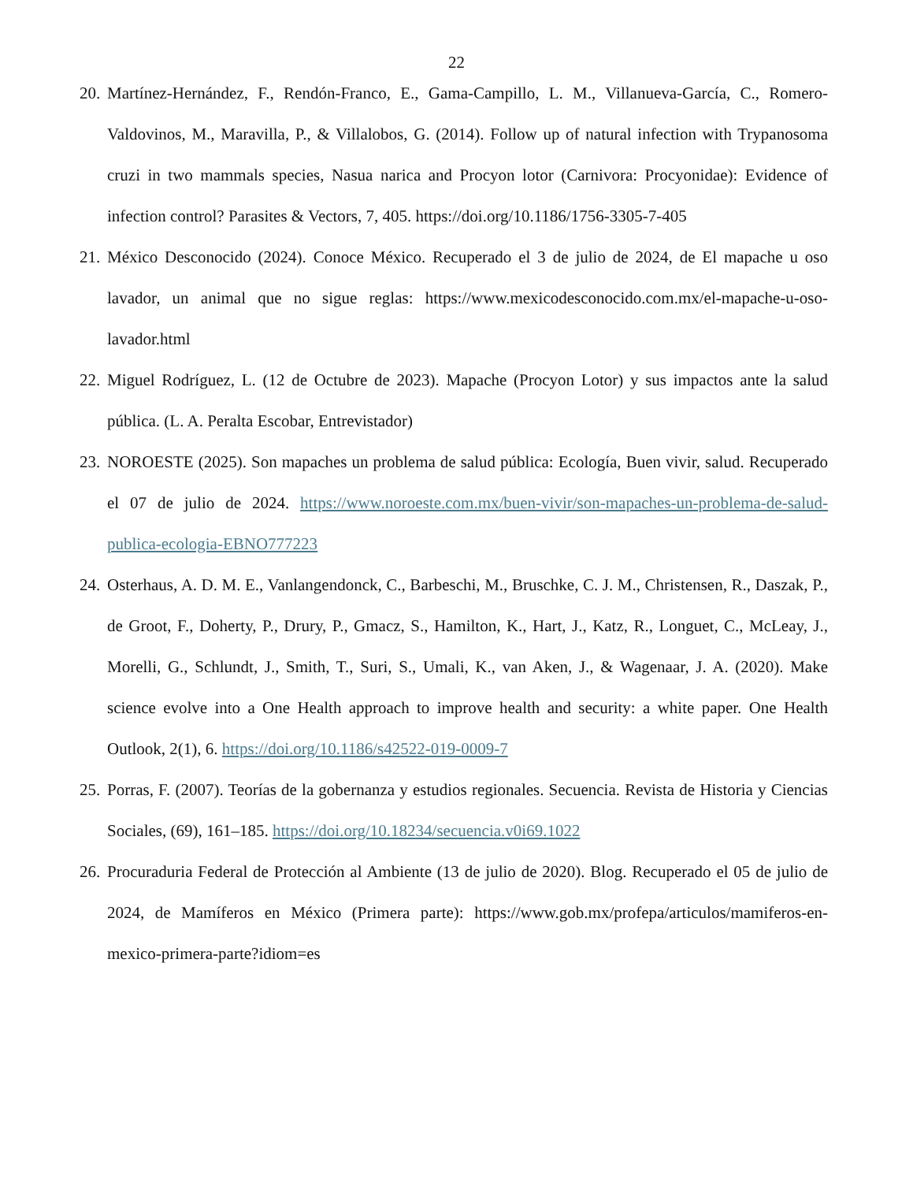22
20. Martínez-Hernández, F., Rendón-Franco, E., Gama-Campillo, L. M., Villanueva-García, C., Romero-Valdovinos, M., Maravilla, P., & Villalobos, G. (2014). Follow up of natural infection with Trypanosoma cruzi in two mammals species, Nasua narica and Procyon lotor (Carnivora: Procyonidae): Evidence of infection control? Parasites & Vectors, 7, 405. https://doi.org/10.1186/1756-3305-7-405
21. México Desconocido (2024). Conoce México. Recuperado el 3 de julio de 2024, de El mapache u oso lavador, un animal que no sigue reglas: https://www.mexicodesconocido.com.mx/el-mapache-u-oso-lavador.html
22. Miguel Rodríguez, L. (12 de Octubre de 2023). Mapache (Procyon Lotor) y sus impactos ante la salud pública. (L. A. Peralta Escobar, Entrevistador)
23. NOROESTE (2025). Son mapaches un problema de salud pública: Ecología, Buen vivir, salud. Recuperado el 07 de julio de 2024. https://www.noroeste.com.mx/buen-vivir/son-mapaches-un-problema-de-salud-publica-ecologia-EBNO777223
24. Osterhaus, A. D. M. E., Vanlangendonck, C., Barbeschi, M., Bruschke, C. J. M., Christensen, R., Daszak, P., de Groot, F., Doherty, P., Drury, P., Gmacz, S., Hamilton, K., Hart, J., Katz, R., Longuet, C., McLeay, J., Morelli, G., Schlundt, J., Smith, T., Suri, S., Umali, K., van Aken, J., & Wagenaar, J. A. (2020). Make science evolve into a One Health approach to improve health and security: a white paper. One Health Outlook, 2(1), 6. https://doi.org/10.1186/s42522-019-0009-7
25. Porras, F. (2007). Teorías de la gobernanza y estudios regionales. Secuencia. Revista de Historia y Ciencias Sociales, (69), 161–185. https://doi.org/10.18234/secuencia.v0i69.1022
26. Procuraduria Federal de Protección al Ambiente (13 de julio de 2020). Blog. Recuperado el 05 de julio de 2024, de Mamíferos en México (Primera parte): https://www.gob.mx/profepa/articulos/mamiferos-en-mexico-primera-parte?idiom=es